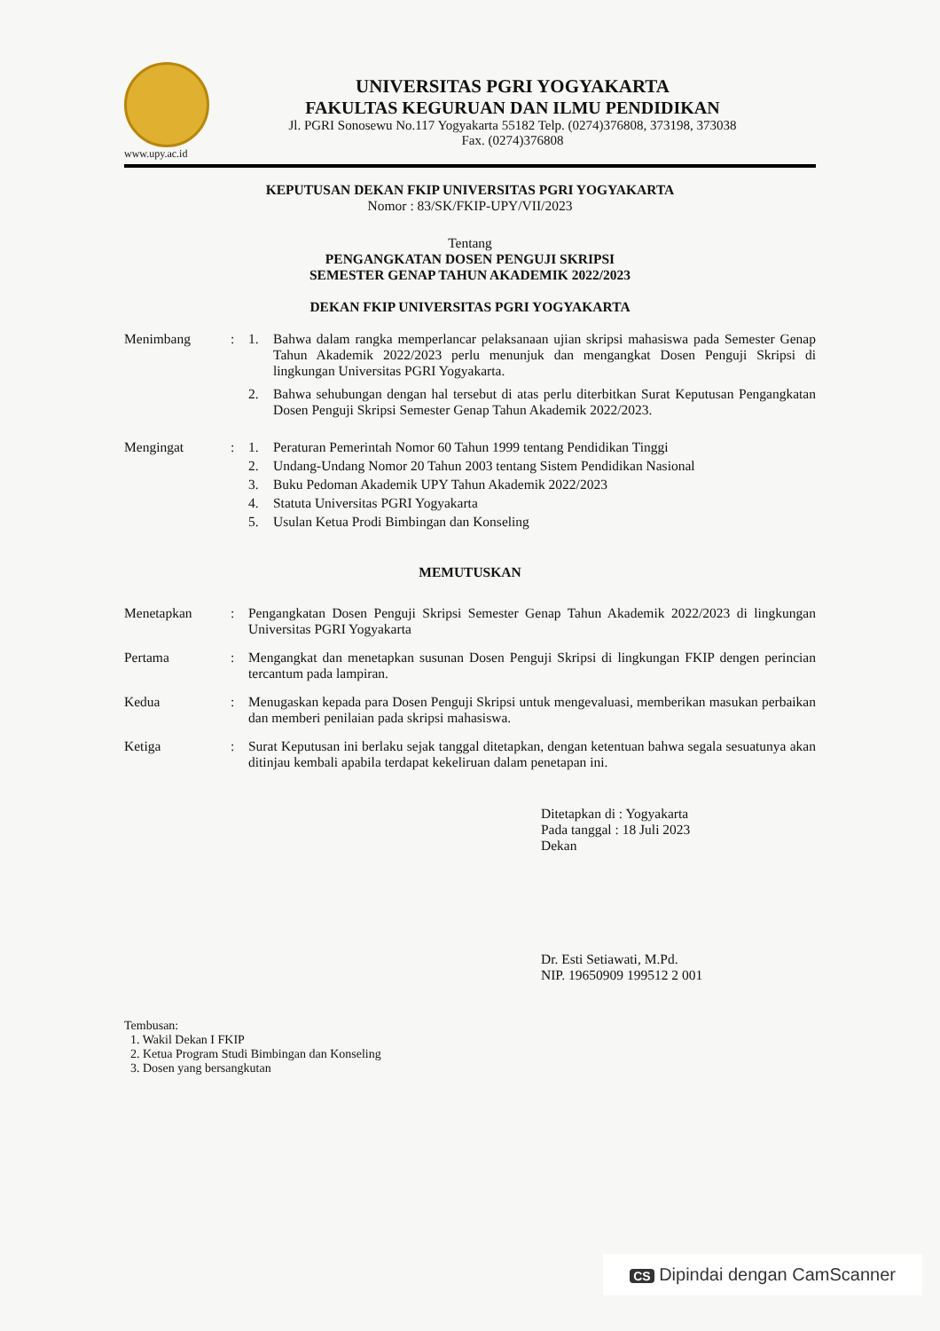www.upy.ac.id
UNIVERSITAS PGRI YOGYAKARTA
FAKULTAS KEGURUAN DAN ILMU PENDIDIKAN
Jl. PGRI Sonosewu No.117 Yogyakarta 55182 Telp. (0274)376808, 373198, 373038
Fax. (0274)376808
KEPUTUSAN DEKAN FKIP UNIVERSITAS PGRI YOGYAKARTA
Nomor : 83/SK/FKIP-UPY/VII/2023
Tentang
PENGANGKATAN DOSEN PENGUJI SKRIPSI
SEMESTER GENAP TAHUN AKADEMIK 2022/2023
DEKAN FKIP UNIVERSITAS PGRI YOGYAKARTA
Menimbang : 1. Bahwa dalam rangka memperlancar pelaksanaan ujian skripsi mahasiswa pada Semester Genap Tahun Akademik 2022/2023 perlu menunjuk dan mengangkat Dosen Penguji Skripsi di lingkungan Universitas PGRI Yogyakarta.
2. Bahwa sehubungan dengan hal tersebut di atas perlu diterbitkan Surat Keputusan Pengangkatan Dosen Penguji Skripsi Semester Genap Tahun Akademik 2022/2023.
Mengingat : 1. Peraturan Pemerintah Nomor 60 Tahun 1999 tentang Pendidikan Tinggi
2. Undang-Undang Nomor 20 Tahun 2003 tentang Sistem Pendidikan Nasional
3. Buku Pedoman Akademik UPY Tahun Akademik 2022/2023
4. Statuta Universitas PGRI Yogyakarta
5. Usulan Ketua Prodi Bimbingan dan Konseling
MEMUTUSKAN
Menetapkan : Pengangkatan Dosen Penguji Skripsi Semester Genap Tahun Akademik 2022/2023 di lingkungan Universitas PGRI Yogyakarta
Pertama : Mengangkat dan menetapkan susunan Dosen Penguji Skripsi di lingkungan FKIP dengen perincian tercantum pada lampiran.
Kedua : Menugaskan kepada para Dosen Penguji Skripsi untuk mengevaluasi, memberikan masukan perbaikan dan memberi penilaian pada skripsi mahasiswa.
Ketiga : Surat Keputusan ini berlaku sejak tanggal ditetapkan, dengan ketentuan bahwa segala sesuatunya akan ditinjau kembali apabila terdapat kekeliruan dalam penetapan ini.
Ditetapkan di : Yogyakarta
Pada tanggal : 18 Juli 2023
Dekan
Dr. Esti Setiawati, M.Pd.
NIP. 19650909 199512 2 001
Tembusan:
1. Wakil Dekan I FKIP
2. Ketua Program Studi Bimbingan dan Konseling
3. Dosen yang bersangkutan
CS Dipindai dengan CamScanner